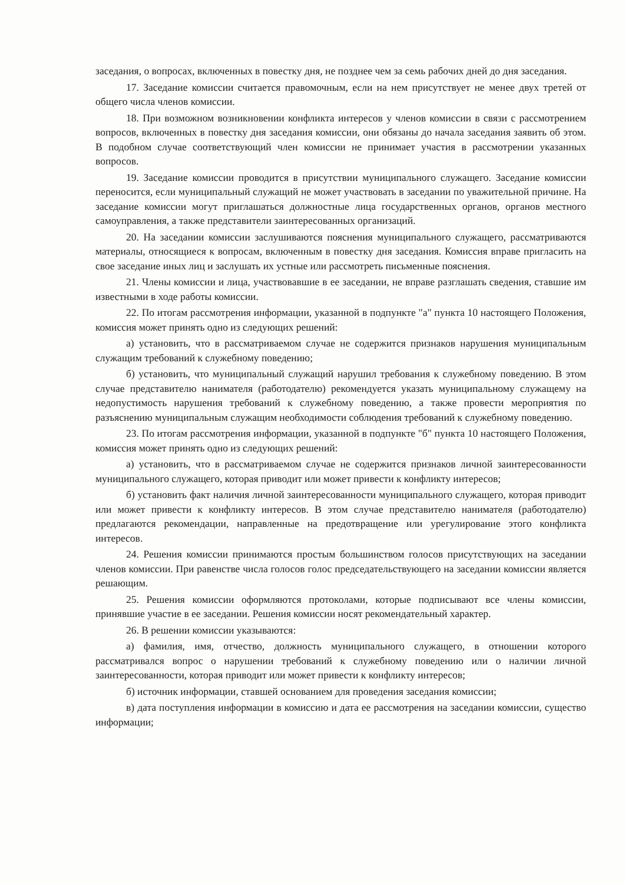заседания, о вопросах, включенных в повестку дня, не позднее чем за семь рабочих дней до дня заседания.
17. Заседание комиссии считается правомочным, если на нем присутствует не менее двух третей от общего числа членов комиссии.
18. При возможном возникновении конфликта интересов у членов комиссии в связи с рассмотрением вопросов, включенных в повестку дня заседания комиссии, они обязаны до начала заседания заявить об этом. В подобном случае соответствующий член комиссии не принимает участия в рассмотрении указанных вопросов.
19. Заседание комиссии проводится в присутствии муниципального служащего. Заседание комиссии переносится, если муниципальный служащий не может участвовать в заседании по уважительной причине. На заседание комиссии могут приглашаться должностные лица государственных органов, органов местного самоуправления, а также представители заинтересованных организаций.
20. На заседании комиссии заслушиваются пояснения муниципального служащего, рассматриваются материалы, относящиеся к вопросам, включенным в повестку дня заседания. Комиссия вправе пригласить на свое заседание иных лиц и заслушать их устные или рассмотреть письменные пояснения.
21. Члены комиссии и лица, участвовавшие в ее заседании, не вправе разглашать сведения, ставшие им известными в ходе работы комиссии.
22. По итогам рассмотрения информации, указанной в подпункте "а" пункта 10 настоящего Положения, комиссия может принять одно из следующих решений:
а) установить, что в рассматриваемом случае не содержится признаков нарушения муниципальным служащим требований к служебному поведению;
б) установить, что муниципальный служащий нарушил требования к служебному поведению. В этом случае представителю нанимателя (работодателю) рекомендуется указать муниципальному служащему на недопустимость нарушения требований к служебному поведению, а также провести мероприятия по разъяснению муниципальным служащим необходимости соблюдения требований к служебному поведению.
23. По итогам рассмотрения информации, указанной в подпункте "б" пункта 10 настоящего Положения, комиссия может принять одно из следующих решений:
а) установить, что в рассматриваемом случае не содержится признаков личной заинтересованности муниципального служащего, которая приводит или может привести к конфликту интересов;
б) установить факт наличия личной заинтересованности муниципального служащего, которая приводит или может привести к конфликту интересов. В этом случае представителю нанимателя (работодателю) предлагаются рекомендации, направленные на предотвращение или урегулирование этого конфликта интересов.
24. Решения комиссии принимаются простым большинством голосов присутствующих на заседании членов комиссии. При равенстве числа голосов голос председательствующего на заседании комиссии является решающим.
25. Решения комиссии оформляются протоколами, которые подписывают все члены комиссии, принявшие участие в ее заседании. Решения комиссии носят рекомендательный характер.
26. В решении комиссии указываются:
а) фамилия, имя, отчество, должность муниципального служащего, в отношении которого рассматривался вопрос о нарушении требований к служебному поведению или о наличии личной заинтересованности, которая приводит или может привести к конфликту интересов;
б) источник информации, ставшей основанием для проведения заседания комиссии;
в) дата поступления информации в комиссию и дата ее рассмотрения на заседании комиссии, существо информации;